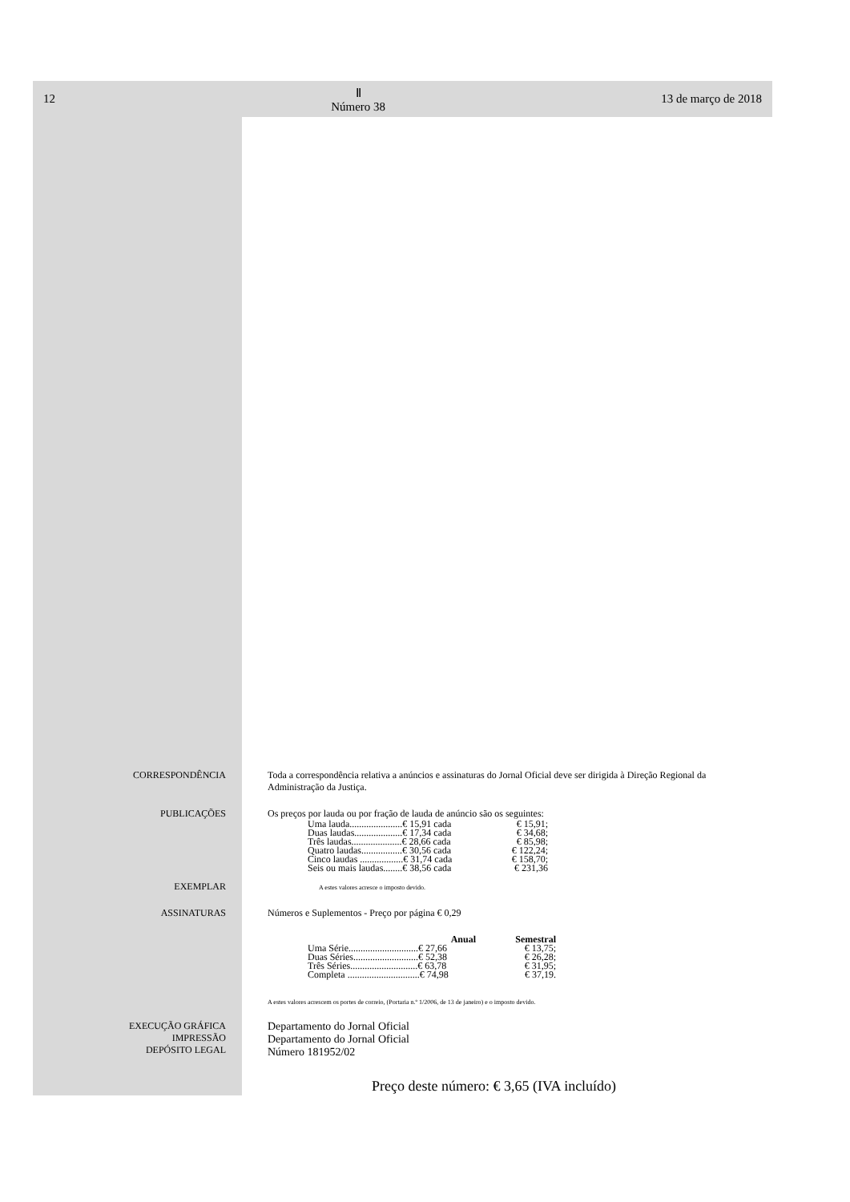12 Ⅱ
Número 38 13 de março de 2018
CORRESPONDÊNCIA Toda a correspondência relativa a anúncios e assinaturas do Jornal Oficial deve ser dirigida à Direção Regional da Administração da Justiça.
PUBLICAÇÕES Os preços por lauda ou por fração de lauda de anúncio são os seguintes:
| Uma lauda......................€ 15,91 cada | € 15,91; |
| Duas laudas....................€ 17,34 cada | € 34,68; |
| Três laudas.....................€ 28,66 cada | € 85,98; |
| Quatro laudas.................€ 30,56 cada | € 122,24; |
| Cinco laudas ..................€ 31,74 cada | € 158,70; |
| Seis ou mais laudas........€ 38,56 cada | € 231,36 |
EXEMPLAR
A estes valores acresce o imposto devido.
ASSINATURAS Números e Suplementos - Preço por página € 0,29
| Anual | Semestral |
| --- | --- |
| Uma Série.............................€ 27,66 | € 13,75; |
| Duas Séries...........................€ 52,38 | € 26,28; |
| Três Séries............................€ 63,78 | € 31,95; |
| Completa ..............................€ 74,98 | € 37,19. |
A estes valores acrescem os portes de correio, (Portaria n.º 1/2006, de 13 de janeiro) e o imposto devido.
EXECUÇÃO GRÁFICA
IMPRESSÃO
DEPÓSITO LEGAL
Departamento do Jornal Oficial
Departamento do Jornal Oficial
Número 181952/02
Preço deste número: € 3,65 (IVA incluído)